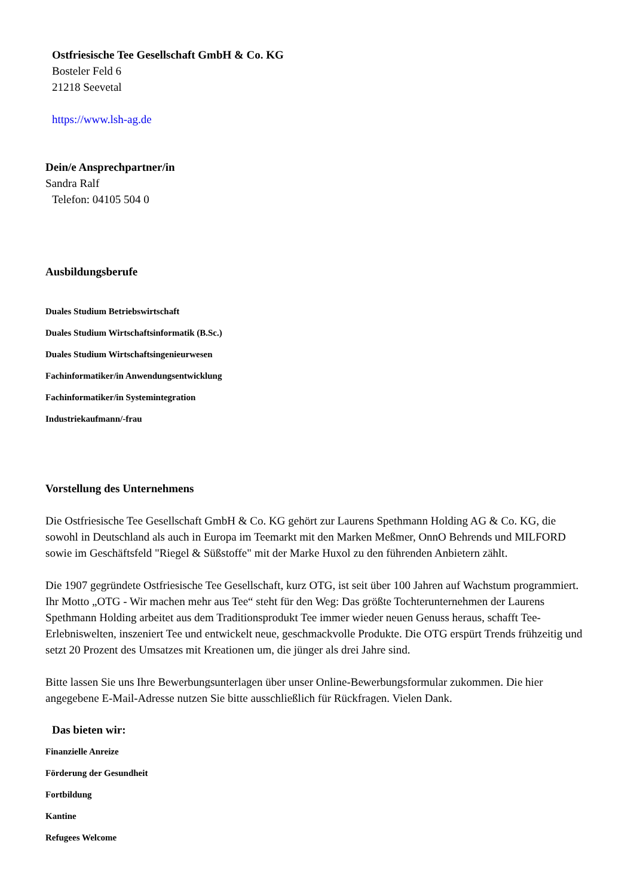Ostfriesische Tee Gesellschaft GmbH & Co. KG
Bosteler Feld 6
21218 Seevetal
https://www.lsh-ag.de
Dein/e Ansprechpartner/in
Sandra Ralf
Telefon: 04105 504 0
Ausbildungsberufe
Duales Studium Betriebswirtschaft
Duales Studium Wirtschaftsinformatik (B.Sc.)
Duales Studium Wirtschaftsingenieurwesen
Fachinformatiker/in Anwendungsentwicklung
Fachinformatiker/in Systemintegration
Industriekaufmann/-frau
Vorstellung des Unternehmens
Die Ostfriesische Tee Gesellschaft GmbH & Co. KG gehört zur Laurens Spethmann Holding AG & Co. KG, die sowohl in Deutschland als auch in Europa im Teemarkt mit den Marken Meßmer, OnnO Behrends und MILFORD sowie im Geschäftsfeld "Riegel & Süßstoffe" mit der Marke Huxol zu den führenden Anbietern zählt.
Die 1907 gegründete Ostfriesische Tee Gesellschaft, kurz OTG, ist seit über 100 Jahren auf Wachstum programmiert. Ihr Motto „OTG - Wir machen mehr aus Tee“ steht für den Weg: Das größte Tochterunternehmen der Laurens Spethmann Holding arbeitet aus dem Traditionsprodukt Tee immer wieder neuen Genuss heraus, schafft Tee-Erlebniswelten, inszeniert Tee und entwickelt neue, geschmackvolle Produkte. Die OTG erspürt Trends frühzeitig und setzt 20 Prozent des Umsatzes mit Kreationen um, die jünger als drei Jahre sind.
Bitte lassen Sie uns Ihre Bewerbungsunterlagen über unser Online-Bewerbungsformular zukommen. Die hier angegebene E-Mail-Adresse nutzen Sie bitte ausschließlich für Rückfragen. Vielen Dank.
Das bieten wir:
Finanzielle Anreize
Förderung der Gesundheit
Fortbildung
Kantine
Refugees Welcome